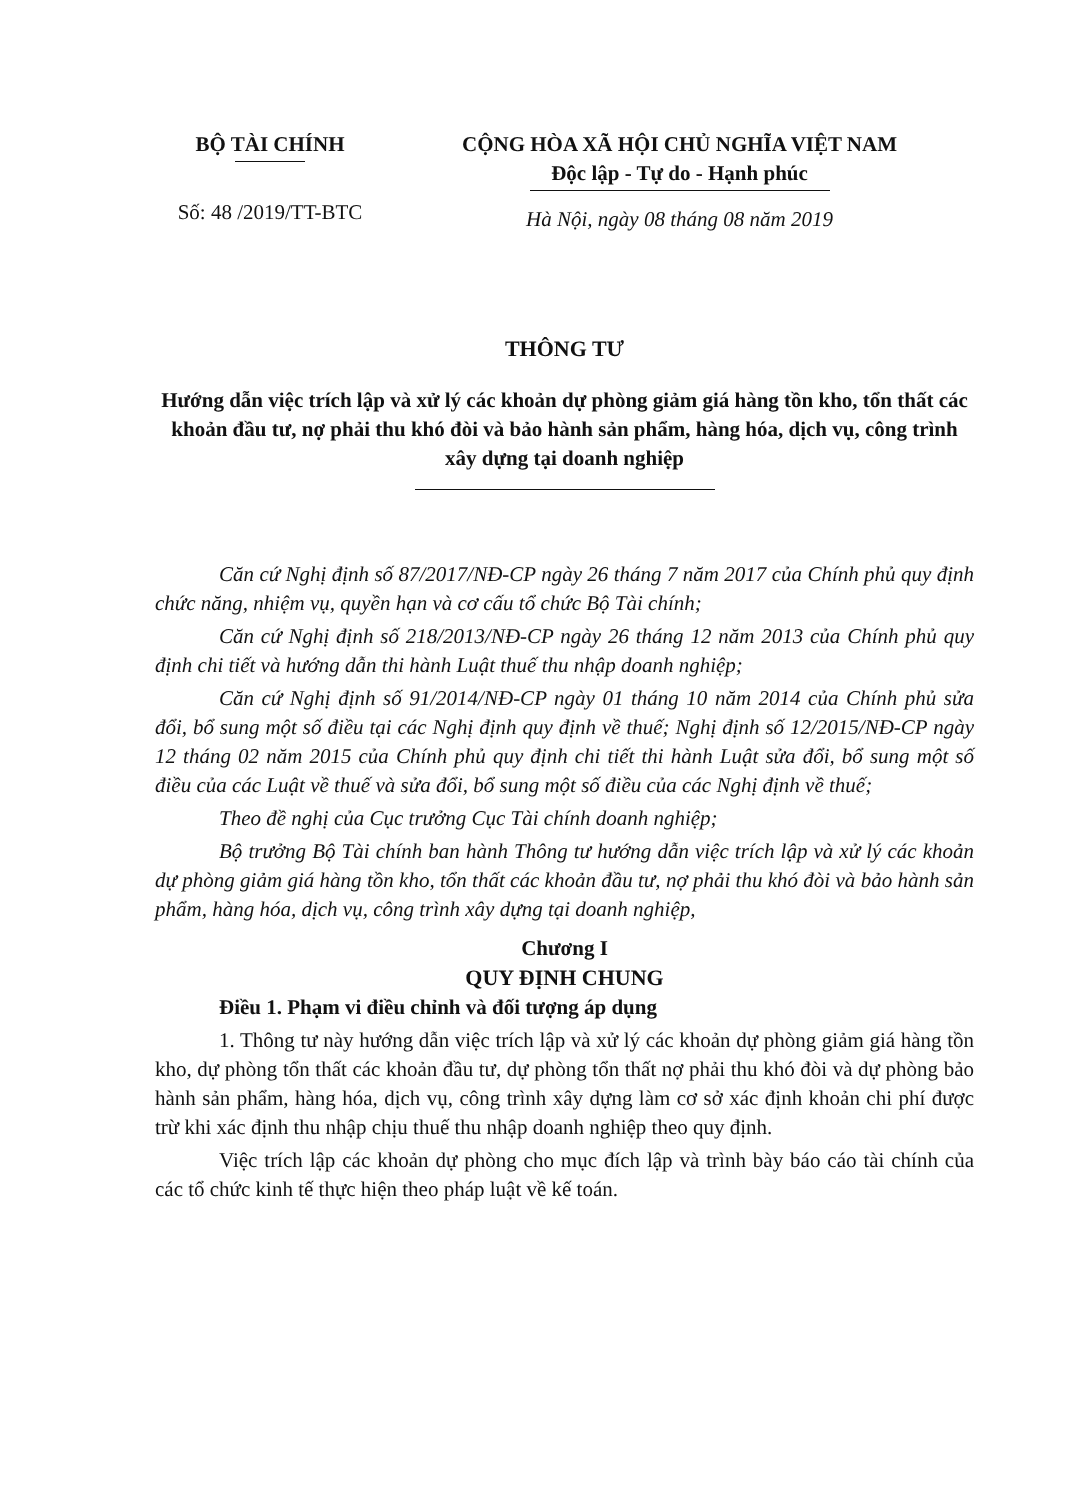BỘ TÀI CHÍNH
Số: 48 /2019/TT-BTC
CỘNG HÒA XÃ HỘI CHỦ NGHĨA VIỆT NAM
Độc lập - Tự do - Hạnh phúc
Hà Nội, ngày 08 tháng 08 năm 2019
THÔNG TƯ
Hướng dẫn việc trích lập và xử lý các khoản dự phòng giảm giá hàng tồn kho, tổn thất các khoản đầu tư, nợ phải thu khó đòi và bảo hành sản phẩm, hàng hóa, dịch vụ, công trình xây dựng tại doanh nghiệp
Căn cứ Nghị định số 87/2017/NĐ-CP ngày 26 tháng 7 năm 2017 của Chính phủ quy định chức năng, nhiệm vụ, quyền hạn và cơ cấu tổ chức Bộ Tài chính;
Căn cứ Nghị định số 218/2013/NĐ-CP ngày 26 tháng 12 năm 2013 của Chính phủ quy định chi tiết và hướng dẫn thi hành Luật thuế thu nhập doanh nghiệp;
Căn cứ Nghị định số 91/2014/NĐ-CP ngày 01 tháng 10 năm 2014 của Chính phủ sửa đổi, bổ sung một số điều tại các Nghị định quy định về thuế; Nghị định số 12/2015/NĐ-CP ngày 12 tháng 02 năm 2015 của Chính phủ quy định chi tiết thi hành Luật sửa đổi, bổ sung một số điều của các Luật về thuế và sửa đổi, bổ sung một số điều của các Nghị định về thuế;
Theo đề nghị của Cục trưởng Cục Tài chính doanh nghiệp;
Bộ trưởng Bộ Tài chính ban hành Thông tư hướng dẫn việc trích lập và xử lý các khoản dự phòng giảm giá hàng tồn kho, tổn thất các khoản đầu tư, nợ phải thu khó đòi và bảo hành sản phẩm, hàng hóa, dịch vụ, công trình xây dựng tại doanh nghiệp,
Chương I
QUY ĐỊNH CHUNG
Điều 1. Phạm vi điều chỉnh và đối tượng áp dụng
1. Thông tư này hướng dẫn việc trích lập và xử lý các khoản dự phòng giảm giá hàng tồn kho, dự phòng tổn thất các khoản đầu tư, dự phòng tổn thất nợ phải thu khó đòi và dự phòng bảo hành sản phẩm, hàng hóa, dịch vụ, công trình xây dựng làm cơ sở xác định khoản chi phí được trừ khi xác định thu nhập chịu thuế thu nhập doanh nghiệp theo quy định.
Việc trích lập các khoản dự phòng cho mục đích lập và trình bày báo cáo tài chính của các tổ chức kinh tế thực hiện theo pháp luật về kế toán.